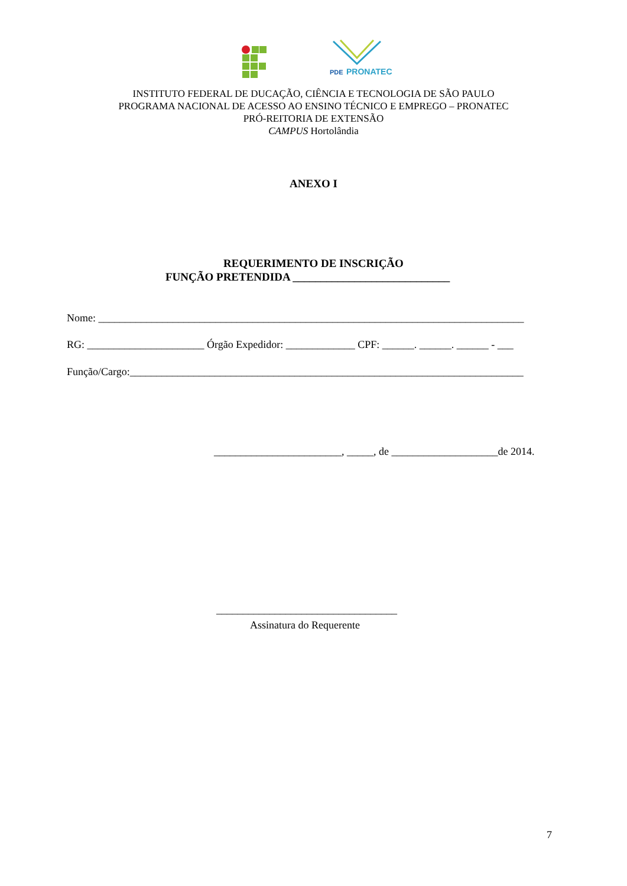PDE
PRONATEC
INSTITUTO FEDERAL DE DUCAÇÃO, CIÊNCIA E TECNOLOGIA DE SÃO PAULO
PROGRAMA NACIONAL DE ACESSO AO ENSINO TÉCNICO E EMPREGO – PRONATEC
PRÓ-REITORIA DE EXTENSÃO
CAMPUS Hortolândia
ANEXO I
REQUERIMENTO DE INSCRIÇÃO
FUNÇÃO PRETENDIDA ____________________________
Nome: ________________________________________________________________________________
RG: ______________________ Órgão Expedidor: _____________ CPF: ______. ______. ______ - ___
Função/Cargo:__________________________________________________________________________
________________________, _____, de ____________________de 2014.
__________________________________
Assinatura do Requerente
7